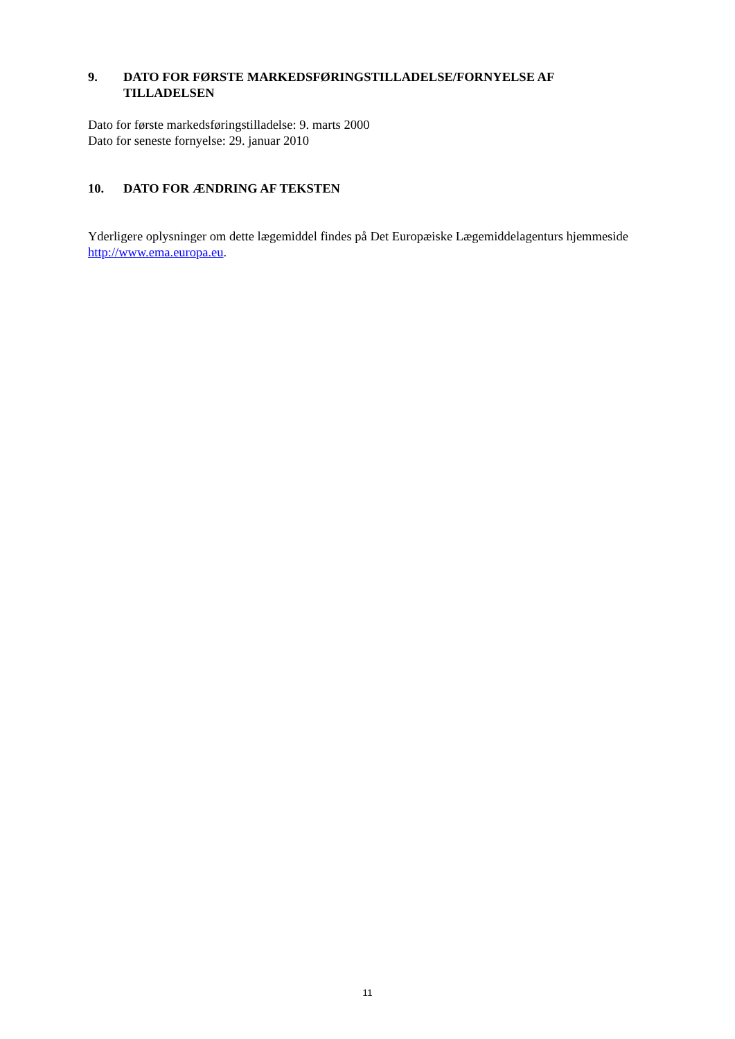9. DATO FOR FØRSTE MARKEDSFØRINGSTILLADELSE/FORNYELSE AF TILLADELSEN
Dato for første markedsføringstilladelse: 9. marts 2000
Dato for seneste fornyelse: 29. januar 2010
10. DATO FOR ÆNDRING AF TEKSTEN
Yderligere oplysninger om dette lægemiddel findes på Det Europæiske Lægemiddelagenturs hjemmeside http://www.ema.europa.eu.
11